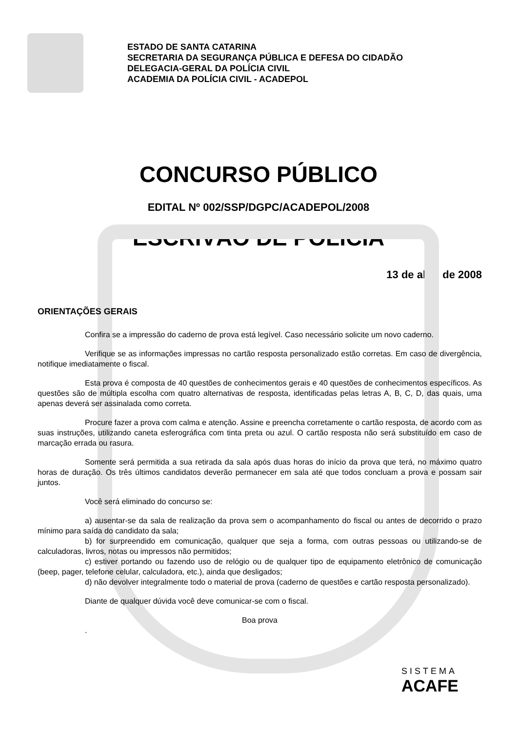ESTADO DE SANTA CATARINA
SECRETARIA DA SEGURANÇA PÚBLICA E DEFESA DO CIDADÃO
DELEGACIA-GERAL DA POLÍCIA CIVIL
ACADEMIA DA POLÍCIA CIVIL - ACADEPOL
CONCURSO PÚBLICO
EDITAL Nº 002/SSP/DGPC/ACADEPOL/2008
ESCRIVÃO DE POLÍCIA
13 de abril de 2008
ORIENTAÇÕES GERAIS
Confira se a impressão do caderno de prova está legível. Caso necessário solicite um novo caderno.
Verifique se as informações impressas no cartão resposta personalizado estão corretas. Em caso de divergência, notifique imediatamente o fiscal.
Esta prova é composta de 40 questões de conhecimentos gerais e 40 questões de conhecimentos específicos. As questões são de múltipla escolha com quatro alternativas de resposta, identificadas pelas letras A, B, C, D, das quais, uma apenas deverá ser assinalada como correta.
Procure fazer a prova com calma e atenção. Assine e preencha corretamente o cartão resposta, de acordo com as suas instruções, utilizando caneta esferográfica com tinta preta ou azul. O cartão resposta não será substituído em caso de marcação errada ou rasura.
Somente será permitida a sua retirada da sala após duas horas do início da prova que terá, no máximo quatro horas de duração. Os três últimos candidatos deverão permanecer em sala até que todos concluam a prova e possam sair juntos.
Você será eliminado do concurso se:
a) ausentar-se da sala de realização da prova sem o acompanhamento do fiscal ou antes de decorrido o prazo mínimo para saída do candidato da sala;
b) for surpreendido em comunicação, qualquer que seja a forma, com outras pessoas ou utilizando-se de calculadoras, livros, notas ou impressos não permitidos;
c) estiver portando ou fazendo uso de relógio ou de qualquer tipo de equipamento eletrônico de comunicação (beep, pager, telefone celular, calculadora, etc.), ainda que desligados;
d) não devolver integralmente todo o material de prova (caderno de questões e cartão resposta personalizado).
Diante de qualquer dúvida você deve comunicar-se com o fiscal.
Boa prova
.
SISTEMA
ACAFE